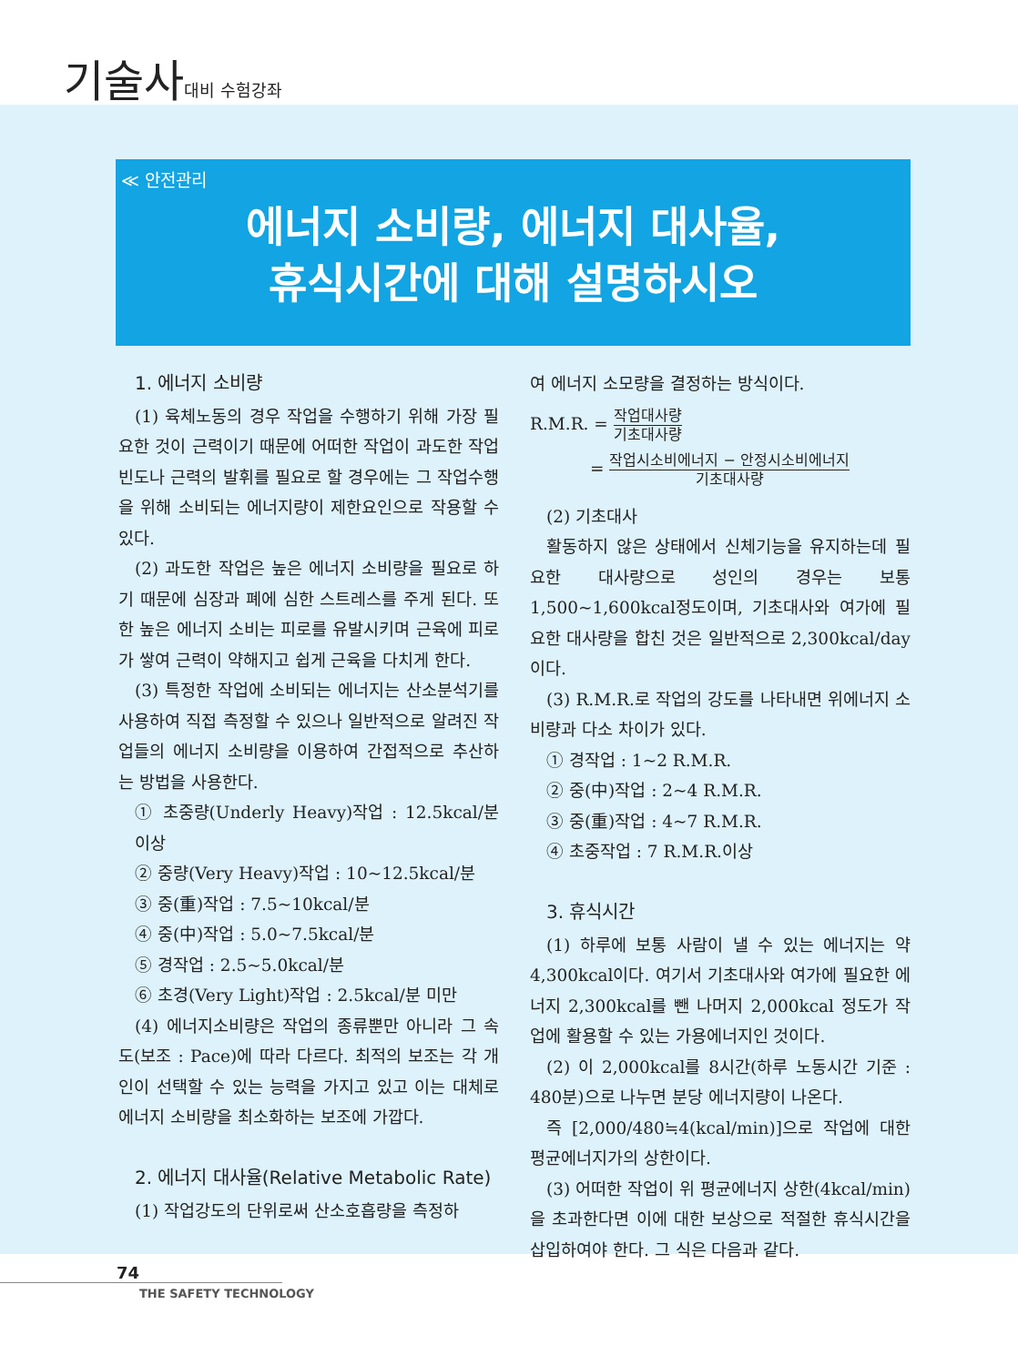기술사대비 수험강좌
≪ 안전관리
에너지 소비량, 에너지 대사율,
휴식시간에 대해 설명하시오
1. 에너지 소비량
(1) 육체노동의 경우 작업을 수행하기 위해 가장 필요한 것이 근력이기 때문에 어떠한 작업이 과도한 작업빈도나 근력의 발휘를 필요로 할 경우에는 그 작업수행을 위해 소비되는 에너지량이 제한요인으로 작용할 수 있다.
(2) 과도한 작업은 높은 에너지 소비량을 필요로 하기 때문에 심장과 폐에 심한 스트레스를 주게 된다. 또한 높은 에너지 소비는 피로를 유발시키며 근육에 피로가 쌓여 근력이 약해지고 쉽게 근육을 다치게 한다.
(3) 특정한 작업에 소비되는 에너지는 산소분석기를 사용하여 직접 측정할 수 있으나 일반적으로 알려진 작업들의 에너지 소비량을 이용하여 간접적으로 추산하는 방법을 사용한다.
① 초중량(Underly Heavy)작업 : 12.5kcal/분 이상
② 중량(Very Heavy)작업 : 10~12.5kcal/분
③ 중(重)작업 : 7.5~10kcal/분
④ 중(中)작업 : 5.0~7.5kcal/분
⑤ 경작업 : 2.5~5.0kcal/분
⑥ 초경(Very Light)작업 : 2.5kcal/분 미만
(4) 에너지소비량은 작업의 종류뿐만 아니라 그 속도(보조 : Pace)에 따라 다르다. 최적의 보조는 각 개인이 선택할 수 있는 능력을 가지고 있고 이는 대체로 에너지 소비량을 최소화하는 보조에 가깝다.
2. 에너지 대사율(Relative Metabolic Rate)
(1) 작업강도의 단위로써 산소호흡량을 측정하
여 에너지 소모량을 결정하는 방식이다.
R.M.R. = 작업대사량 기초대사량
= 작업시소비에너지 − 안정시소비에너지 기초대사량
(2) 기초대사
활동하지 않은 상태에서 신체기능을 유지하는데 필요한 대사량으로 성인의 경우는 보통 1,500~1,600kcal정도이며, 기초대사와 여가에 필요한 대사량을 합친 것은 일반적으로 2,300kcal/day이다.
(3) R.M.R.로 작업의 강도를 나타내면 위에너지 소비량과 다소 차이가 있다.
① 경작업 : 1~2 R.M.R.
② 중(中)작업 : 2~4 R.M.R.
③ 중(重)작업 : 4~7 R.M.R.
④ 초중작업 : 7 R.M.R.이상
3. 휴식시간
(1) 하루에 보통 사람이 낼 수 있는 에너지는 약 4,300kcal이다. 여기서 기초대사와 여가에 필요한 에너지 2,300kcal를 뺀 나머지 2,000kcal 정도가 작업에 활용할 수 있는 가용에너지인 것이다.
(2) 이 2,000kcal를 8시간(하루 노동시간 기준 : 480분)으로 나누면 분당 에너지량이 나온다.
즉 [2,000/480≒4(kcal/min)]으로 작업에 대한 평균에너지가의 상한이다.
(3) 어떠한 작업이 위 평균에너지 상한(4kcal/min)을 초과한다면 이에 대한 보상으로 적절한 휴식시간을 삽입하여야 한다. 그 식은 다음과 같다.
74
THE SAFETY TECHNOLOGY